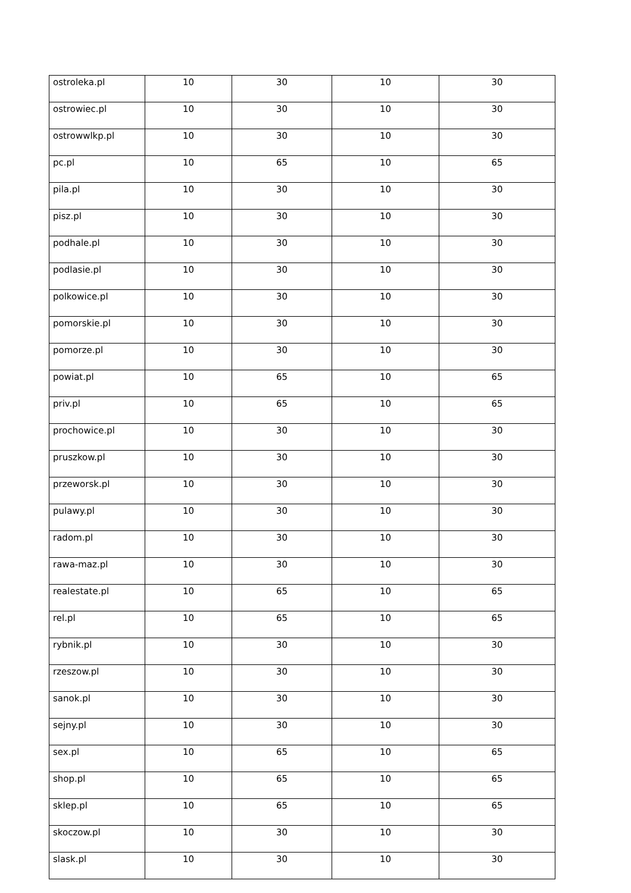| ostroleka.pl | 10 | 30 | 10 | 30 |
| ostrowiec.pl | 10 | 30 | 10 | 30 |
| ostrowwlkp.pl | 10 | 30 | 10 | 30 |
| pc.pl | 10 | 65 | 10 | 65 |
| pila.pl | 10 | 30 | 10 | 30 |
| pisz.pl | 10 | 30 | 10 | 30 |
| podhale.pl | 10 | 30 | 10 | 30 |
| podlasie.pl | 10 | 30 | 10 | 30 |
| polkowice.pl | 10 | 30 | 10 | 30 |
| pomorskie.pl | 10 | 30 | 10 | 30 |
| pomorze.pl | 10 | 30 | 10 | 30 |
| powiat.pl | 10 | 65 | 10 | 65 |
| priv.pl | 10 | 65 | 10 | 65 |
| prochowice.pl | 10 | 30 | 10 | 30 |
| pruszkow.pl | 10 | 30 | 10 | 30 |
| przeworsk.pl | 10 | 30 | 10 | 30 |
| pulawy.pl | 10 | 30 | 10 | 30 |
| radom.pl | 10 | 30 | 10 | 30 |
| rawa-maz.pl | 10 | 30 | 10 | 30 |
| realestate.pl | 10 | 65 | 10 | 65 |
| rel.pl | 10 | 65 | 10 | 65 |
| rybnik.pl | 10 | 30 | 10 | 30 |
| rzeszow.pl | 10 | 30 | 10 | 30 |
| sanok.pl | 10 | 30 | 10 | 30 |
| sejny.pl | 10 | 30 | 10 | 30 |
| sex.pl | 10 | 65 | 10 | 65 |
| shop.pl | 10 | 65 | 10 | 65 |
| sklep.pl | 10 | 65 | 10 | 65 |
| skoczow.pl | 10 | 30 | 10 | 30 |
| slask.pl | 10 | 30 | 10 | 30 |